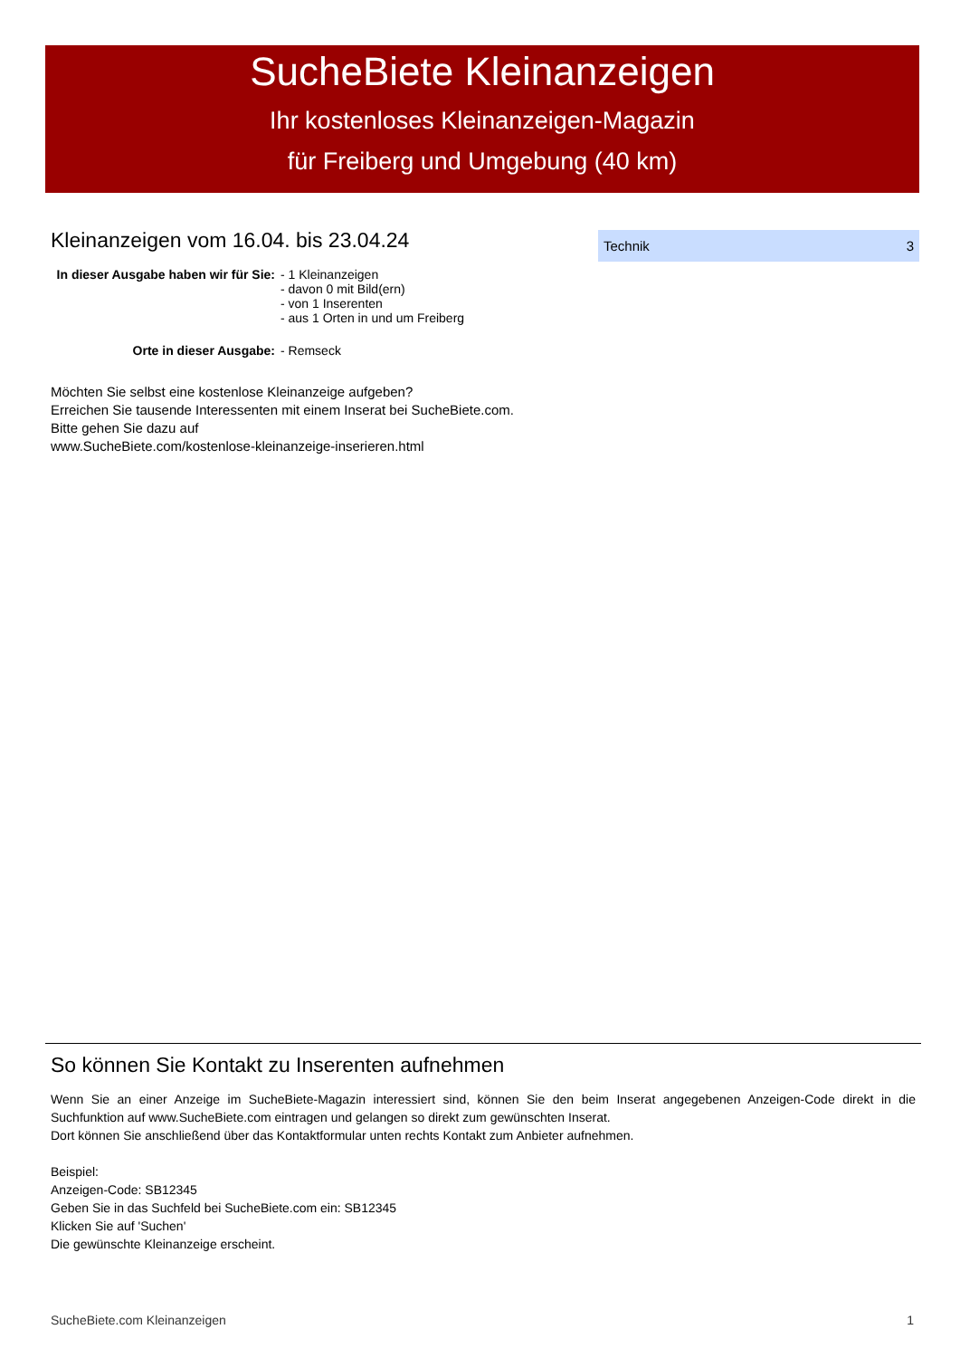SucheBiete Kleinanzeigen
Ihr kostenloses Kleinanzeigen-Magazin
für Freiberg und Umgebung (40 km)
Kleinanzeigen vom 16.04. bis 23.04.24
| In dieser Ausgabe haben wir für Sie: | - 1 Kleinanzeigen - davon 0 mit Bild(ern) - von 1 Inserenten - aus 1 Orten in und um Freiberg |
| Orte in dieser Ausgabe: | - Remseck |
Möchten Sie selbst eine kostenlose Kleinanzeige aufgeben?
Erreichen Sie tausende Interessenten mit einem Inserat bei SucheBiete.com.
Bitte gehen Sie dazu auf
www.SucheBiete.com/kostenlose-kleinanzeige-inserieren.html
Technik 3
So können Sie Kontakt zu Inserenten aufnehmen
Wenn Sie an einer Anzeige im SucheBiete-Magazin interessiert sind, können Sie den beim Inserat angegebenen Anzeigen-Code direkt in die Suchfunktion auf www.SucheBiete.com eintragen und gelangen so direkt zum gewünschten Inserat.
Dort können Sie anschließend über das Kontaktformular unten rechts Kontakt zum Anbieter aufnehmen.
Beispiel:
Anzeigen-Code: SB12345
Geben Sie in das Suchfeld bei SucheBiete.com ein: SB12345
Klicken Sie auf 'Suchen'
Die gewünschte Kleinanzeige erscheint.
SucheBiete.com Kleinanzeigen 1